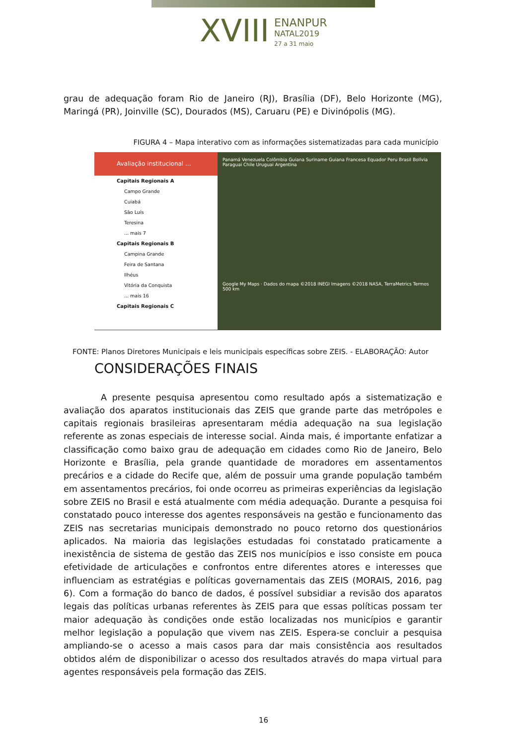XVIII ENANPUR
NATAL2019
27 a 31 maio
grau de adequação foram Rio de Janeiro (RJ), Brasília (DF), Belo Horizonte (MG), Maringá (PR), Joinville (SC), Dourados (MS), Caruaru (PE) e Divinópolis (MG).
FIGURA 4 – Mapa interativo com as informações sistematizadas para cada município
Avaliação institucional ...
Capitais Regionais A
Campo Grande
Cuiabá
São Luís
Teresina
... mais 7
Capitais Regionais B
Campina Grande
Feira de Santana
Ilhéus
Vitória da Conquista
... mais 16
Capitais Regionais C
Panamá Venezuela Colômbia Guiana Suriname Guiana Francesa Equador Peru Brasil Bolívia Paraguai Chile Uruguai Argentina
Google My Maps · Dados do mapa ©2018 INEGI Imagens ©2018 NASA, TerraMetrics Termos 500 km
FONTE: Planos Diretores Municipais e leis municipais específicas sobre ZEIS. - ELABORAÇÃO: Autor
CONSIDERAÇÕES FINAIS
A presente pesquisa apresentou como resultado após a sistematização e avaliação dos aparatos institucionais das ZEIS que grande parte das metrópoles e capitais regionais brasileiras apresentaram média adequação na sua legislação referente as zonas especiais de interesse social. Ainda mais, é importante enfatizar a classificação como baixo grau de adequação em cidades como Rio de Janeiro, Belo Horizonte e Brasília, pela grande quantidade de moradores em assentamentos precários e a cidade do Recife que, além de possuir uma grande população também em assentamentos precários, foi onde ocorreu as primeiras experiências da legislação sobre ZEIS no Brasil e está atualmente com média adequação. Durante a pesquisa foi constatado pouco interesse dos agentes responsáveis na gestão e funcionamento das ZEIS nas secretarias municipais demonstrado no pouco retorno dos questionários aplicados. Na maioria das legislações estudadas foi constatado praticamente a inexistência de sistema de gestão das ZEIS nos municípios e isso consiste em pouca efetividade de articulações e confrontos entre diferentes atores e interesses que influenciam as estratégias e políticas governamentais das ZEIS (MORAIS, 2016, pag 6). Com a formação do banco de dados, é possível subsidiar a revisão dos aparatos legais das políticas urbanas referentes às ZEIS para que essas políticas possam ter maior adequação às condições onde estão localizadas nos municípios e garantir melhor legislação a população que vivem nas ZEIS. Espera-se concluir a pesquisa ampliando-se o acesso a mais casos para dar mais consistência aos resultados obtidos além de disponibilizar o acesso dos resultados através do mapa virtual para agentes responsáveis pela formação das ZEIS.
16